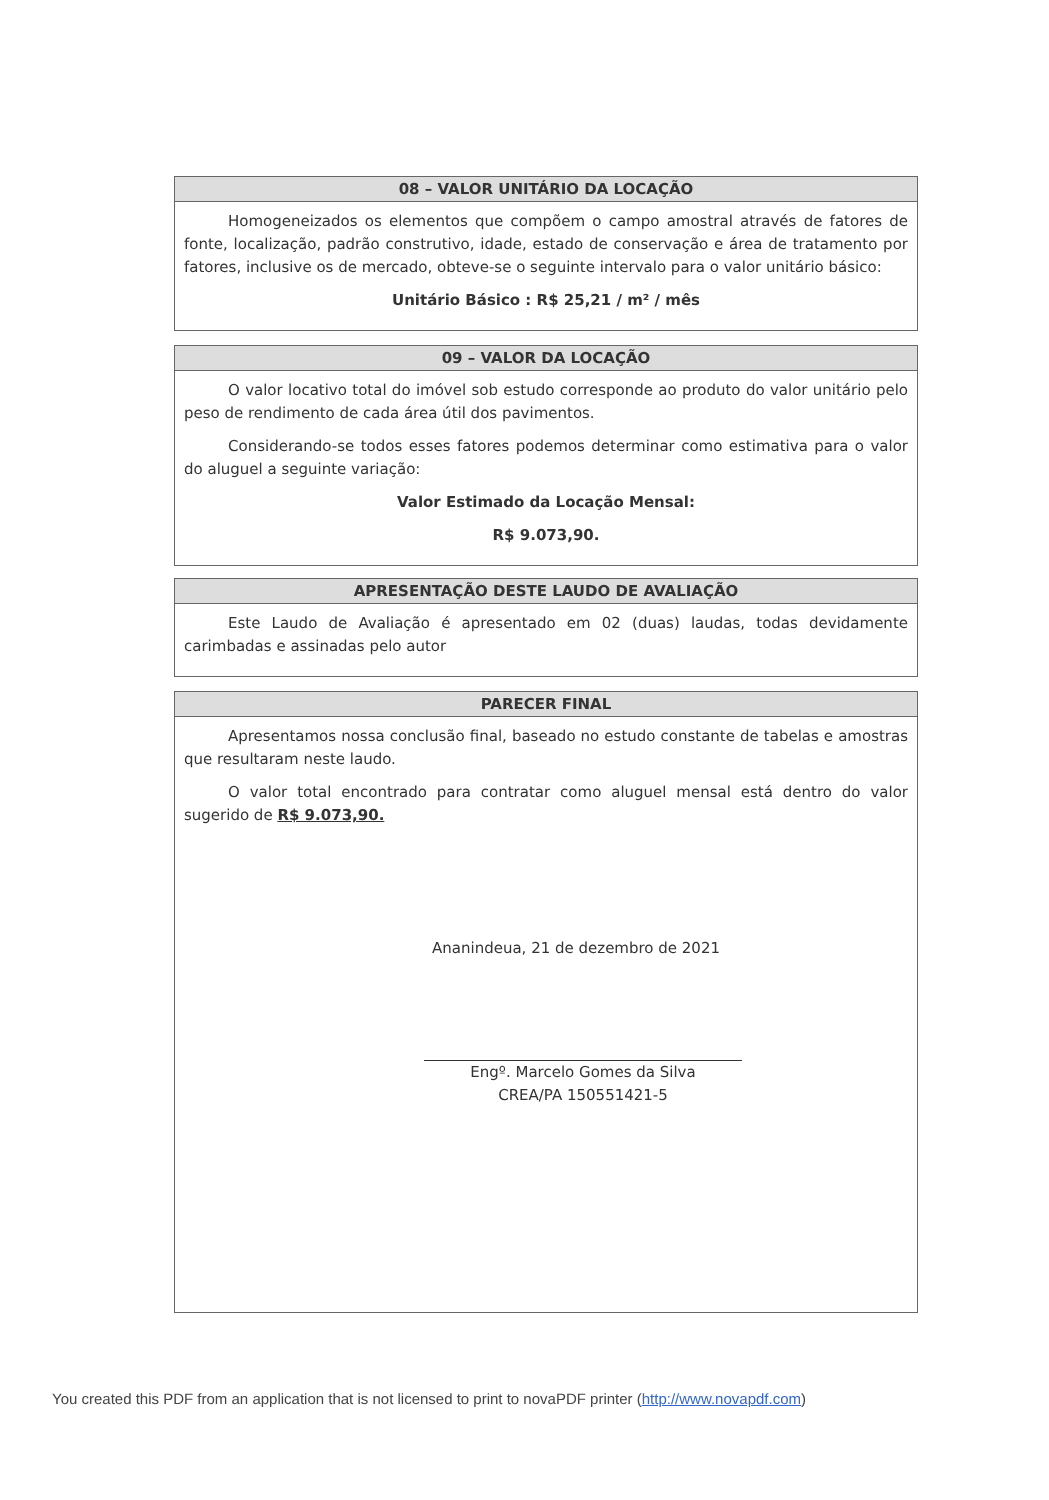08 – VALOR UNITÁRIO DA LOCAÇÃO
Homogeneizados os elementos que compõem o campo amostral através de fatores de fonte, localização, padrão construtivo, idade, estado de conservação e área de tratamento por fatores, inclusive os de mercado, obteve-se o seguinte intervalo para o valor unitário básico:
Unitário Básico : R$ 25,21 / m² / mês
09 – VALOR DA LOCAÇÃO
O valor locativo total do imóvel sob estudo corresponde ao produto do valor unitário pelo peso de rendimento de cada área útil dos pavimentos.
Considerando-se todos esses fatores podemos determinar como estimativa para o valor do aluguel a seguinte variação:
Valor Estimado da Locação Mensal:
R$ 9.073,90.
APRESENTAÇÃO DESTE LAUDO DE AVALIAÇÃO
Este Laudo de Avaliação é apresentado em 02 (duas) laudas, todas devidamente carimbadas e assinadas pelo autor
PARECER FINAL
Apresentamos nossa conclusão final, baseado no estudo constante de tabelas e amostras que resultaram neste laudo.
O valor total encontrado para contratar como aluguel mensal está dentro do valor sugerido de R$ 9.073,90.
Ananindeua, 21 de dezembro de 2021
Engº. Marcelo Gomes da Silva
CREA/PA 150551421-5
You created this PDF from an application that is not licensed to print to novaPDF printer (http://www.novapdf.com)